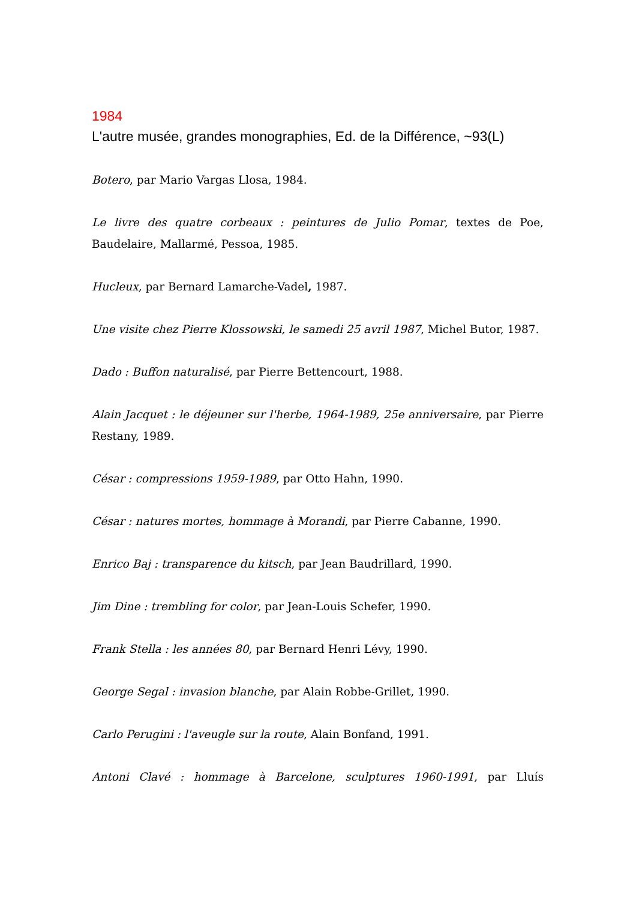1984
L'autre musée, grandes monographies, Ed. de la Différence, ~93(L)
Botero, par Mario Vargas Llosa, 1984.
Le livre des quatre corbeaux : peintures de Julio Pomar, textes de Poe, Baudelaire, Mallarmé, Pessoa, 1985.
Hucleux, par Bernard Lamarche-Vadel, 1987.
Une visite chez Pierre Klossowski, le samedi 25 avril 1987, Michel Butor, 1987.
Dado : Buffon naturalisé, par Pierre Bettencourt, 1988.
Alain Jacquet : le déjeuner sur l'herbe, 1964-1989, 25e anniversaire, par Pierre Restany, 1989.
César : compressions 1959-1989, par Otto Hahn, 1990.
César : natures mortes, hommage à Morandi, par Pierre Cabanne, 1990.
Enrico Baj : transparence du kitsch, par Jean Baudrillard, 1990.
Jim Dine : trembling for color, par Jean-Louis Schefer, 1990.
Frank Stella : les années 80, par Bernard Henri Lévy, 1990.
George Segal : invasion blanche, par Alain Robbe-Grillet, 1990.
Carlo Perugini : l'aveugle sur la route, Alain Bonfand, 1991.
Antoni Clavé : hommage à Barcelone, sculptures 1960-1991, par Lluís